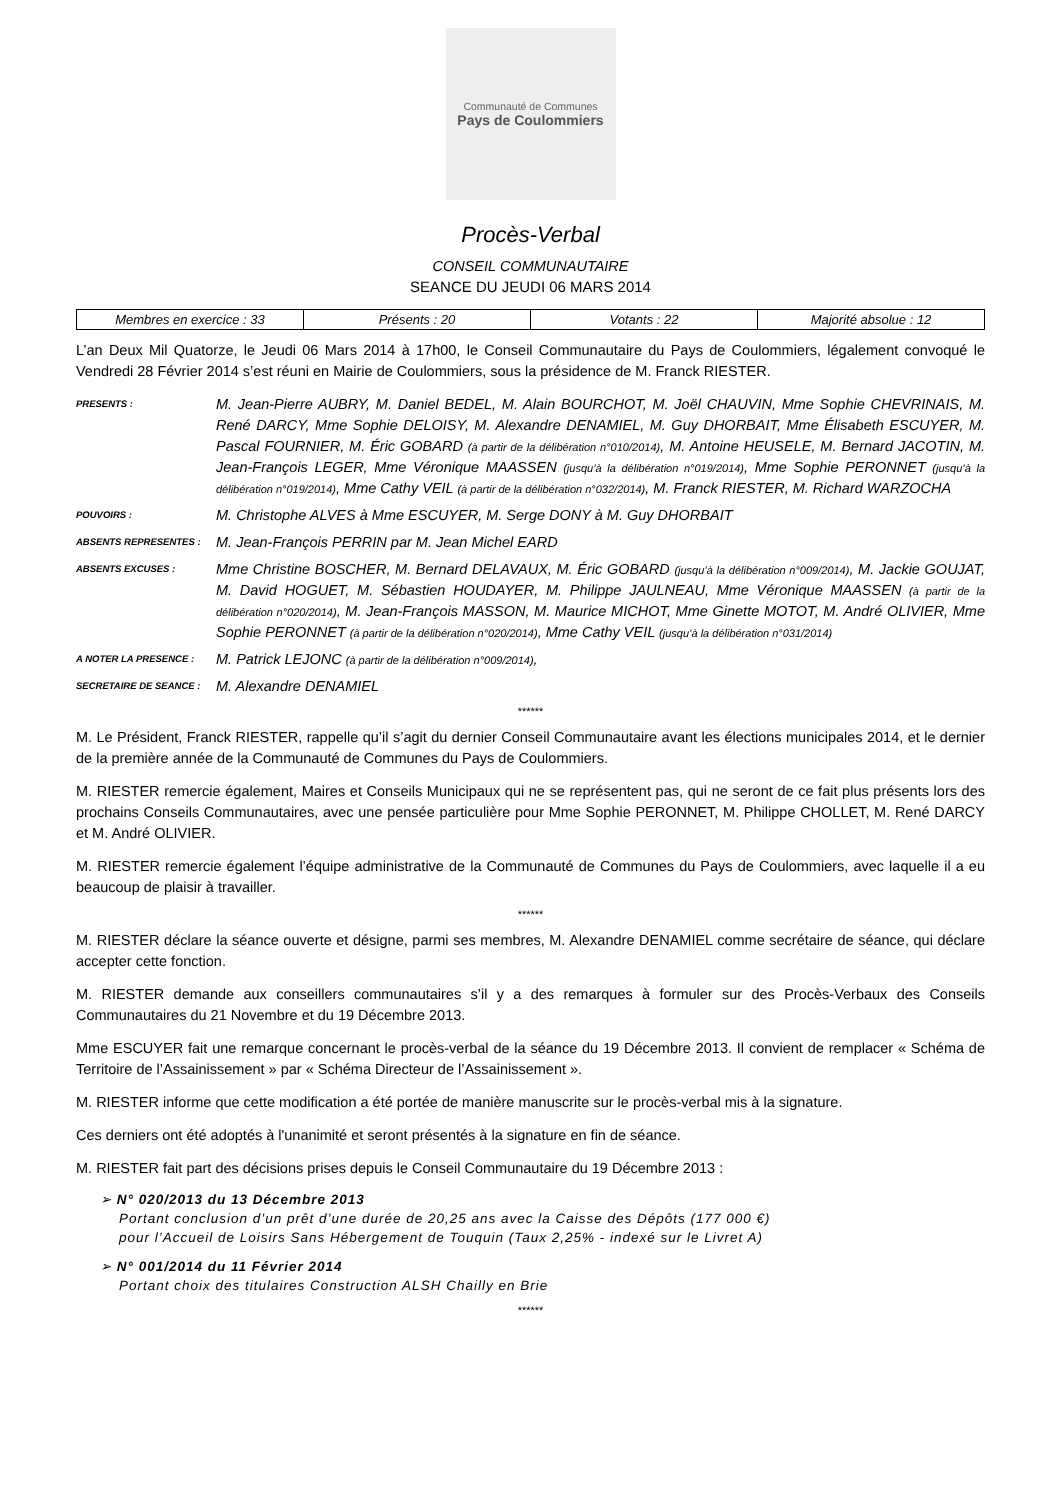Communauté de Communes
Pays de Coulommiers
Procès-Verbal
CONSEIL COMMUNAUTAIRE
SEANCE DU JEUDI 06 MARS 2014
| Membres en exercice : 33 | Présents : 20 | Votants : 22 | Majorité absolue : 12 |
L’an Deux Mil Quatorze, le Jeudi 06 Mars 2014 à 17h00, le Conseil Communautaire du Pays de Coulommiers, légalement convoqué le Vendredi 28 Février 2014 s’est réuni en Mairie de Coulommiers, sous la présidence de M. Franck RIESTER.
| PRESENTS : | M. Jean-Pierre AUBRY, M. Daniel BEDEL, M. Alain BOURCHOT, M. Joël CHAUVIN, Mme Sophie CHEVRINAIS, M. René DARCY, Mme Sophie DELOISY, M. Alexandre DENAMIEL, M. Guy DHORBAIT, Mme Élisabeth ESCUYER, M. Pascal FOURNIER, M. Éric GOBARD (à partir de la délibération n°010/2014) , M. Antoine HEUSELE, M. Bernard JACOTIN, M. Jean-François LEGER, Mme Véronique MAASSEN (jusqu’à la délibération n°019/2014) , Mme Sophie PERONNET (jusqu’à la délibération n°019/2014) , Mme Cathy VEIL (à partir de la délibération n°032/2014) , M. Franck RIESTER, M. Richard WARZOCHA |
| POUVOIRS : | M. Christophe ALVES à Mme ESCUYER, M. Serge DONY à M. Guy DHORBAIT |
| ABSENTS REPRESENTES : | M. Jean-François PERRIN par M. Jean Michel EARD |
| ABSENTS EXCUSES : | Mme Christine BOSCHER, M. Bernard DELAVAUX, M. Éric GOBARD (jusqu’à la délibération n°009/2014) , M. Jackie GOUJAT, M. David HOGUET, M. Sébastien HOUDAYER, M. Philippe JAULNEAU, Mme Véronique MAASSEN (à partir de la délibération n°020/2014) , M. Jean-François MASSON, M. Maurice MICHOT, Mme Ginette MOTOT, M. André OLIVIER, Mme Sophie PERONNET (à partir de la délibération n°020/2014) , Mme Cathy VEIL (jusqu’à la délibération n°031/2014) |
| A NOTER LA PRESENCE : | M. Patrick LEJONC (à partir de la délibération n°009/2014) , |
| SECRETAIRE DE SEANCE : | M. Alexandre DENAMIEL |
******
M. Le Président, Franck RIESTER, rappelle qu’il s’agit du dernier Conseil Communautaire avant les élections municipales 2014, et le dernier de la première année de la Communauté de Communes du Pays de Coulommiers.
M. RIESTER remercie également, Maires et Conseils Municipaux qui ne se représentent pas, qui ne seront de ce fait plus présents lors des prochains Conseils Communautaires, avec une pensée particulière pour Mme Sophie PERONNET, M. Philippe CHOLLET, M. René DARCY et M. André OLIVIER.
M. RIESTER remercie également l’équipe administrative de la Communauté de Communes du Pays de Coulommiers, avec laquelle il a eu beaucoup de plaisir à travailler.
******
M. RIESTER déclare la séance ouverte et désigne, parmi ses membres, M. Alexandre DENAMIEL comme secrétaire de séance, qui déclare accepter cette fonction.
M. RIESTER demande aux conseillers communautaires s’il y a des remarques à formuler sur des Procès-Verbaux des Conseils Communautaires du 21 Novembre et du 19 Décembre 2013.
Mme ESCUYER fait une remarque concernant le procès-verbal de la séance du 19 Décembre 2013. Il convient de remplacer « Schéma de Territoire de l’Assainissement » par « Schéma Directeur de l’Assainissement ».
M. RIESTER informe que cette modification a été portée de manière manuscrite sur le procès-verbal mis à la signature.
Ces derniers ont été adoptés à l'unanimité et seront présentés à la signature en fin de séance.
M. RIESTER fait part des décisions prises depuis le Conseil Communautaire du 19 Décembre 2013 :
➢ N° 020/2013 du 13 Décembre 2013
Portant conclusion d’un prêt d’une durée de 20,25 ans avec la Caisse des Dépôts (177 000 €)
pour l’Accueil de Loisirs Sans Hébergement de Touquin (Taux 2,25% - indexé sur le Livret A)
➢ N° 001/2014 du 11 Février 2014
Portant choix des titulaires Construction ALSH Chailly en Brie
******